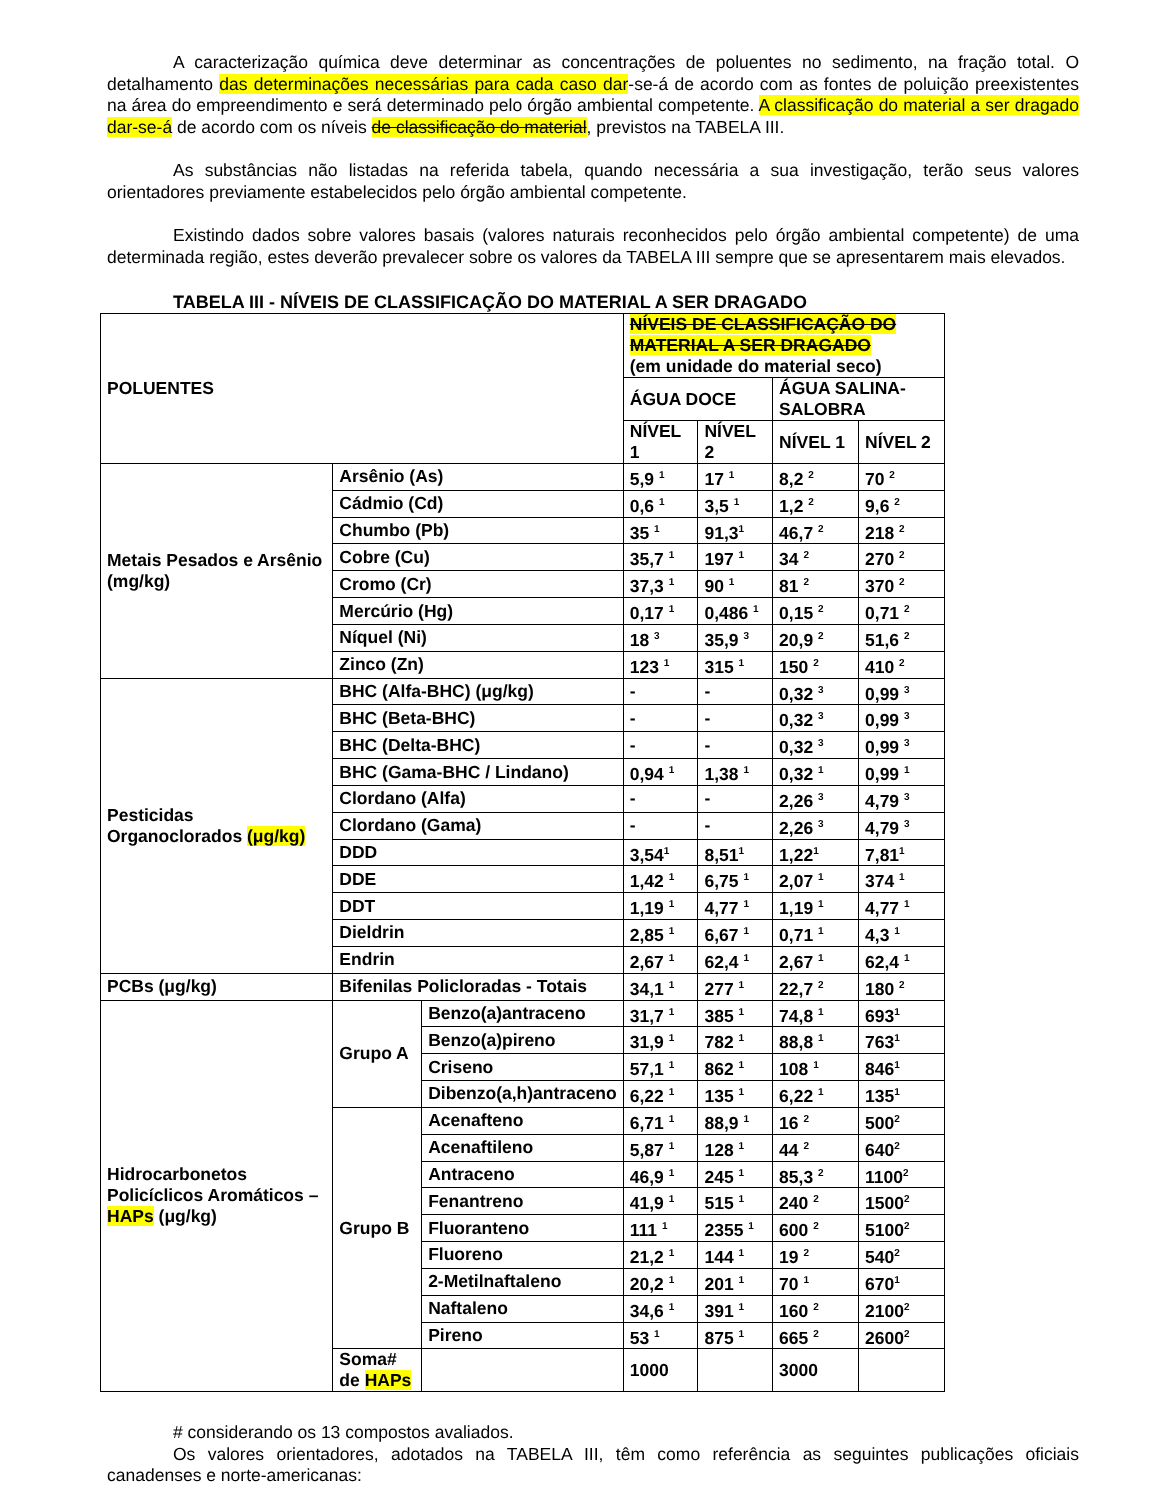A caracterização química deve determinar as concentrações de poluentes no sedimento, na fração total. O detalhamento das determinações necessárias para cada caso dar-se-á de acordo com as fontes de poluição preexistentes na área do empreendimento e será determinado pelo órgão ambiental competente. A classificação do material a ser dragado dar-se-á de acordo com os níveis de classificação do material, previstos na TABELA III.
As substâncias não listadas na referida tabela, quando necessária a sua investigação, terão seus valores orientadores previamente estabelecidos pelo órgão ambiental competente.
Existindo dados sobre valores basais (valores naturais reconhecidos pelo órgão ambiental competente) de uma determinada região, estes deverão prevalecer sobre os valores da TABELA III sempre que se apresentarem mais elevados.
TABELA III - NÍVEIS DE CLASSIFICAÇÃO DO MATERIAL A SER DRAGADO
| POLUENTES | | | NÍVEIS DE CLASSIFICAÇÃO DO MATERIAL A SER DRAGADO (em unidade do material seco) | | | |
| --- | --- | --- | --- | --- | --- | --- |
| | | | ÁGUA DOCE | | ÁGUA SALINA-SALOBRA | |
| | | | NÍVEL 1 | NÍVEL 2 | NÍVEL 1 | NÍVEL 2 |
| Metais Pesados e Arsênio (mg/kg) | Arsênio (As) | | 5,9 <sup>1</sup> | 17 <sup>1</sup> | 8,2 <sup>2</sup> | 70 <sup>2</sup> |
| | Cádmio (Cd) | | 0,6 <sup>1</sup> | 3,5 <sup>1</sup> | 1,2 <sup>2</sup> | 9,6 <sup>2</sup> |
| | Chumbo (Pb) | | 35 <sup>1</sup> | 91,3<sup>1</sup> | 46,7 <sup>2</sup> | 218 <sup>2</sup> |
| | Cobre (Cu) | | 35,7 <sup>1</sup> | 197 <sup>1</sup> | 34 <sup>2</sup> | 270 <sup>2</sup> |
| | Cromo (Cr) | | 37,3 <sup>1</sup> | 90 <sup>1</sup> | 81 <sup>2</sup> | 370 <sup>2</sup> |
| | Mercúrio (Hg) | | 0,17 <sup>1</sup> | 0,486 <sup>1</sup> | 0,15 <sup>2</sup> | 0,71 <sup>2</sup> |
| | Níquel (Ni) | | 18 <sup>3</sup> | 35,9 <sup>3</sup> | 20,9 <sup>2</sup> | 51,6 <sup>2</sup> |
| | Zinco (Zn) | | 123 <sup>1</sup> | 315 <sup>1</sup> | 150 <sup>2</sup> | 410 <sup>2</sup> |
| Pesticidas Organoclorados (μg/kg) | BHC (Alfa-BHC) (μg/kg) | | - | - | 0,32 <sup>3</sup> | 0,99 <sup>3</sup> |
| | BHC (Beta-BHC) | | - | - | 0,32 <sup>3</sup> | 0,99 <sup>3</sup> |
| | BHC (Delta-BHC) | | - | - | 0,32 <sup>3</sup> | 0,99 <sup>3</sup> |
| | BHC (Gama-BHC / Lindano) | | 0,94 <sup>1</sup> | 1,38 <sup>1</sup> | 0,32 <sup>1</sup> | 0,99 <sup>1</sup> |
| | Clordano (Alfa) | | - | - | 2,26 <sup>3</sup> | 4,79 <sup>3</sup> |
| | Clordano (Gama) | | - | - | 2,26 <sup>3</sup> | 4,79 <sup>3</sup> |
| | DDD | | 3,54<sup>1</sup> | 8,51<sup>1</sup> | 1,22<sup>1</sup> | 7,81<sup>1</sup> |
| | DDE | | 1,42 <sup>1</sup> | 6,75 <sup>1</sup> | 2,07 <sup>1</sup> | 374 <sup>1</sup> |
| | DDT | | 1,19 <sup>1</sup> | 4,77 <sup>1</sup> | 1,19 <sup>1</sup> | 4,77 <sup>1</sup> |
| | Dieldrin | | 2,85 <sup>1</sup> | 6,67 <sup>1</sup> | 0,71 <sup>1</sup> | 4,3 <sup>1</sup> |
| | Endrin | | 2,67 <sup>1</sup> | 62,4 <sup>1</sup> | 2,67 <sup>1</sup> | 62,4 <sup>1</sup> |
| PCBs (μg/kg) | Bifenilas Policloradas - Totais | | 34,1 <sup>1</sup> | 277 <sup>1</sup> | 22,7 <sup>2</sup> | 180 <sup>2</sup> |
| Hidrocarbonetos Policíclicos Aromáticos – HAPs (μg/kg) | Grupo A | Benzo(a)antraceno | 31,7 <sup>1</sup> | 385 <sup>1</sup> | 74,8 <sup>1</sup> | 693<sup>1</sup> |
| | | Benzo(a)pireno | 31,9 <sup>1</sup> | 782 <sup>1</sup> | 88,8 <sup>1</sup> | 763<sup>1</sup> |
| | | Criseno | 57,1 <sup>1</sup> | 862 <sup>1</sup> | 108 <sup>1</sup> | 846<sup>1</sup> |
| | | Dibenzo(a,h)antraceno | 6,22 <sup>1</sup> | 135 <sup>1</sup> | 6,22 <sup>1</sup> | 135<sup>1</sup> |
| | Grupo B | Acenafteno | 6,71 <sup>1</sup> | 88,9 <sup>1</sup> | 16 <sup>2</sup> | 500<sup>2</sup> |
| | | Acenaftileno | 5,87 <sup>1</sup> | 128 <sup>1</sup> | 44 <sup>2</sup> | 640<sup>2</sup> |
| | | Antraceno | 46,9 <sup>1</sup> | 245 <sup>1</sup> | 85,3 <sup>2</sup> | 1100<sup>2</sup> |
| | | Fenantreno | 41,9 <sup>1</sup> | 515 <sup>1</sup> | 240 <sup>2</sup> | 1500<sup>2</sup> |
| | | Fluoranteno | 111 <sup>1</sup> | 2355 <sup>1</sup> | 600 <sup>2</sup> | 5100<sup>2</sup> |
| | | Fluoreno | 21,2 <sup>1</sup> | 144 <sup>1</sup> | 19 <sup>2</sup> | 540<sup>2</sup> |
| | | 2-Metilnaftaleno | 20,2 <sup>1</sup> | 201 <sup>1</sup> | 70 <sup>1</sup> | 670<sup>1</sup> |
| | | Naftaleno | 34,6 <sup>1</sup> | 391 <sup>1</sup> | 160 <sup>2</sup> | 2100<sup>2</sup> |
| | | Pireno | 53 <sup>1</sup> | 875 <sup>1</sup> | 665 <sup>2</sup> | 2600<sup>2</sup> |
| | Soma# de HAPs | | 1000 | | 3000 | |
# considerando os 13 compostos avaliados.
Os valores orientadores, adotados na TABELA III, têm como referência as seguintes publicações oficiais canadenses e norte-americanas: